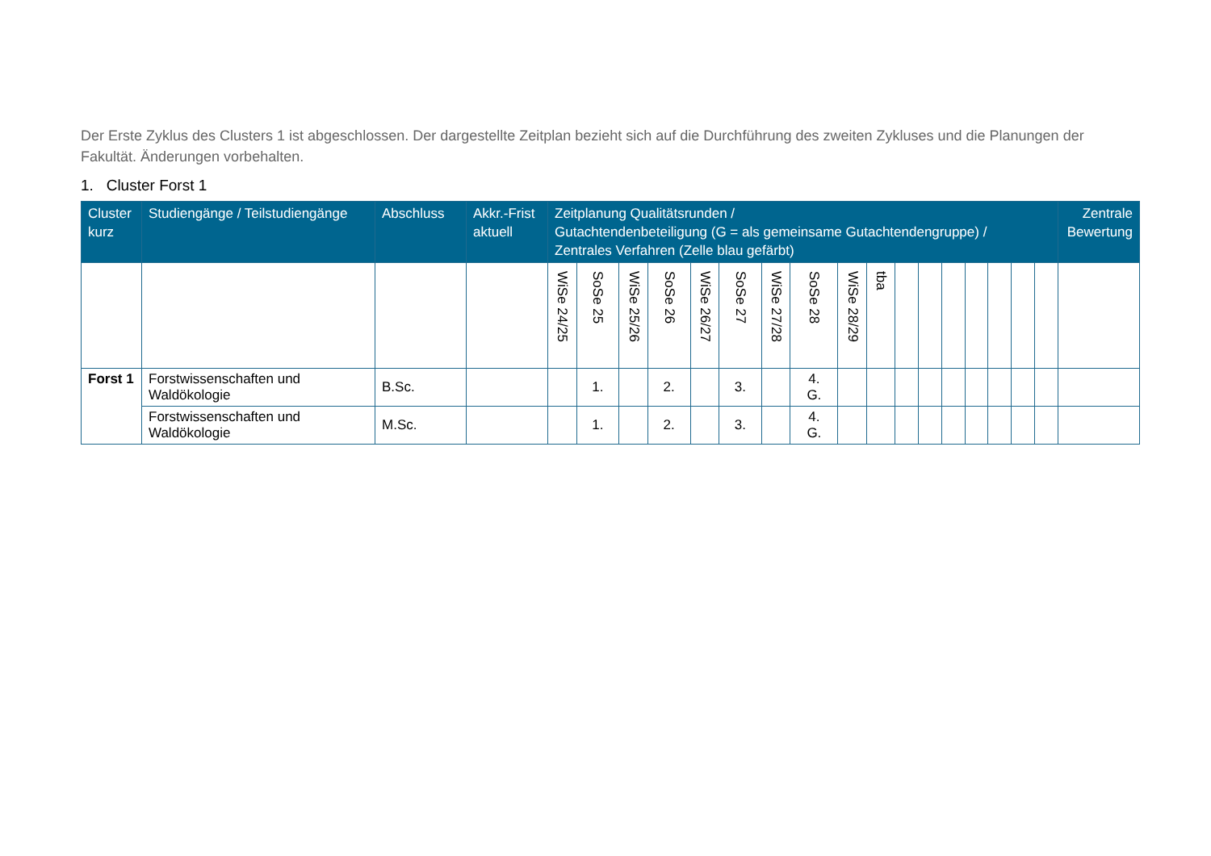Der Erste Zyklus des Clusters 1 ist abgeschlossen. Der dargestellte Zeitplan bezieht sich auf die Durchführung des zweiten Zykluses und die Planungen der Fakultät. Änderungen vorbehalten.
1. Cluster Forst 1
| Cluster kurz | Studiengänge / Teilstudiengänge | Abschluss | Akkr.-Frist aktuell | Zeitplanung Qualitätsrunden / Gutachtendenbeteiligung (G = als gemeinsame Gutachtendengruppe) / Zentrales Verfahren (Zelle blau gefärbt) | | | | | | | | | | | | | | | | | Zentrale Bewertung |
| --- | --- | --- | --- | --- | --- | --- | --- | --- | --- | --- | --- | --- | --- | --- | --- | --- | --- | --- | --- | --- | --- |
| | | | | WiSe 24/25 | SoSe 25 | WiSe 25/26 | SoSe 26 | WiSe 26/27 | SoSe 27 | WiSe 27/28 | SoSe 28 | WiSe 28/29 | tba | | | | | | | | |
| Forst 1 | Forstwissenschaften und Waldökologie | B.Sc. | | | 1. | | 2. | | 3. | | 4. G. | | | | | | | | | | |
| | Forstwissenschaften und Waldökologie | M.Sc. | | | 1. | | 2. | | 3. | | 4. G. | | | | | | | | | | |